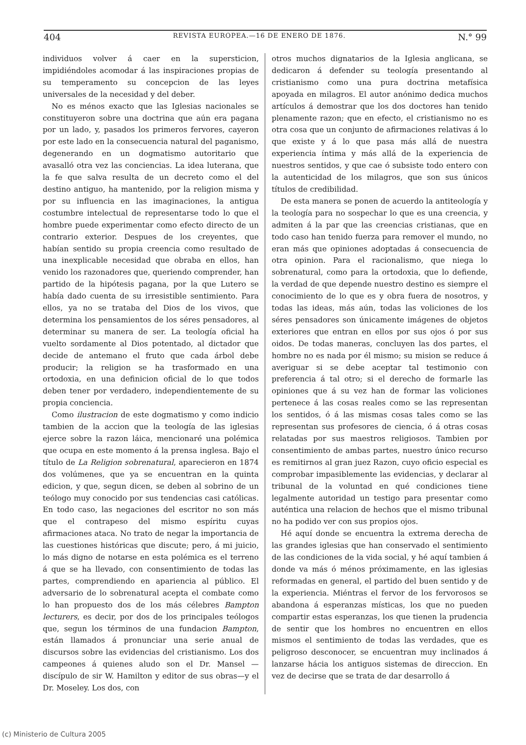404 REVISTA EUROPEA.—16 DE ENERO DE 1876. N.° 99
individuos volver á caer en la supersticion, impidiéndoles acomodar á las inspiraciones propias de su temperamento su concepcion de las leyes universales de la necesidad y del deber.
No es ménos exacto que las Iglesias nacionales se constituyeron sobre una doctrina que aún era pagana por un lado, y, pasados los primeros fervores, cayeron por este lado en la consecuencia natural del paganismo, degenerando en un dogmatismo autoritario que avasalló otra vez las conciencias. La idea luterana, que la fe que salva resulta de un decreto como el del destino antiguo, ha mantenido, por la religion misma y por su influencia en las imaginaciones, la antigua costumbre intelectual de representarse todo lo que el hombre puede experimentar como efecto directo de un contrario exterior. Despues de los creyentes, que habían sentido su propia creencia como resultado de una inexplicable necesidad que obraba en ellos, han venido los razonadores que, queriendo comprender, han partido de la hipótesis pagana, por la que Lutero se había dado cuenta de su irresistible sentimiento. Para ellos, ya no se trataba del Dios de los vivos, que determina los pensamientos de los séres pensadores, al determinar su manera de ser. La teología oficial ha vuelto sordamente al Dios potentado, al dictador que decide de antemano el fruto que cada árbol debe producir; la religion se ha trasformado en una ortodoxia, en una definicion oficial de lo que todos deben tener por verdadero, independientemente de su propia conciencia.
Como ilustracion de este dogmatismo y como indicio tambien de la accion que la teología de las iglesias ejerce sobre la razon láica, mencionaré una polémica que ocupa en este momento á la prensa inglesa. Bajo el título de La Religion sobrenatural, aparecieron en 1874 dos volúmenes, que ya se encuentran en la quinta edicion, y que, segun dicen, se deben al sobrino de un teólogo muy conocido por sus tendencias casi católicas. En todo caso, las negaciones del escritor no son más que el contrapeso del mismo espíritu cuyas afirmaciones ataca. No trato de negar la importancia de las cuestiones históricas que discute; pero, á mi juicio, lo más digno de notarse en esta polémica es el terreno á que se ha llevado, con consentimiento de todas las partes, comprendiendo en apariencia al público. El adversario de lo sobrenatural acepta el combate como lo han propuesto dos de los más célebres Bampton lecturers, es decir, por dos de los principales teólogos que, segun los términos de una fundacion Bampton, están llamados á pronunciar una serie anual de discursos sobre las evidencias del cristianismo. Los dos campeones á quienes aludo son el Dr. Mansel — discípulo de sir W. Hamilton y editor de sus obras—y el Dr. Moseley. Los dos, con
otros muchos dignatarios de la Iglesia anglicana, se dedicaron á defender su teología presentando al cristianismo como una pura doctrina metafísica apoyada en milagros. El autor anónimo dedica muchos artículos á demostrar que los dos doctores han tenido plenamente razon; que en efecto, el cristianismo no es otra cosa que un conjunto de afirmaciones relativas á lo que existe y á lo que pasa más allá de nuestra experiencia íntima y más allá de la experiencia de nuestros sentidos, y que cae ó subsiste todo entero con la autenticidad de los milagros, que son sus únicos títulos de credibilidad.
De esta manera se ponen de acuerdo la antiteología y la teología para no sospechar lo que es una creencia, y admiten á la par que las creencias cristianas, que en todo caso han tenido fuerza para remover el mundo, no eran más que opiniones adoptadas á consecuencia de otra opinion. Para el racionalismo, que niega lo sobrenatural, como para la ortodoxia, que lo defiende, la verdad de que depende nuestro destino es siempre el conocimiento de lo que es y obra fuera de nosotros, y todas las ideas, más aún, todas las voliciones de los séres pensadores son únicamente imágenes de objetos exteriores que entran en ellos por sus ojos ó por sus oidos. De todas maneras, concluyen las dos partes, el hombre no es nada por él mismo; su mision se reduce á averiguar si se debe aceptar tal testimonio con preferencia á tal otro; si el derecho de formarle las opiniones que á su vez han de formar las voliciones pertenece á las cosas reales como se las representan los sentidos, ó á las mismas cosas tales como se las representan sus profesores de ciencia, ó á otras cosas relatadas por sus maestros religiosos. Tambien por consentimiento de ambas partes, nuestro único recurso es remitirnos al gran juez Razon, cuyo oficio especial es comprobar impasiblemente las evidencias, y declarar al tribunal de la voluntad en qué condiciones tiene legalmente autoridad un testigo para presentar como auténtica una relacion de hechos que el mismo tribunal no ha podido ver con sus propios ojos.
Hé aquí donde se encuentra la extrema derecha de las grandes iglesias que han conservado el sentimiento de las condiciones de la vida social, y hé aquí tambien á donde va más ó ménos próximamente, en las iglesias reformadas en general, el partido del buen sentido y de la experiencia. Miéntras el fervor de los fervorosos se abandona á esperanzas místicas, los que no pueden compartir estas esperanzas, los que tienen la prudencia de sentir que los hombres no encuentren en ellos mismos el sentimiento de todas las verdades, que es peligroso desconocer, se encuentran muy inclinados á lanzarse hácia los antiguos sistemas de direccion. En vez de decirse que se trata de dar desarrollo á
(c) Ministerio de Cultura 2005